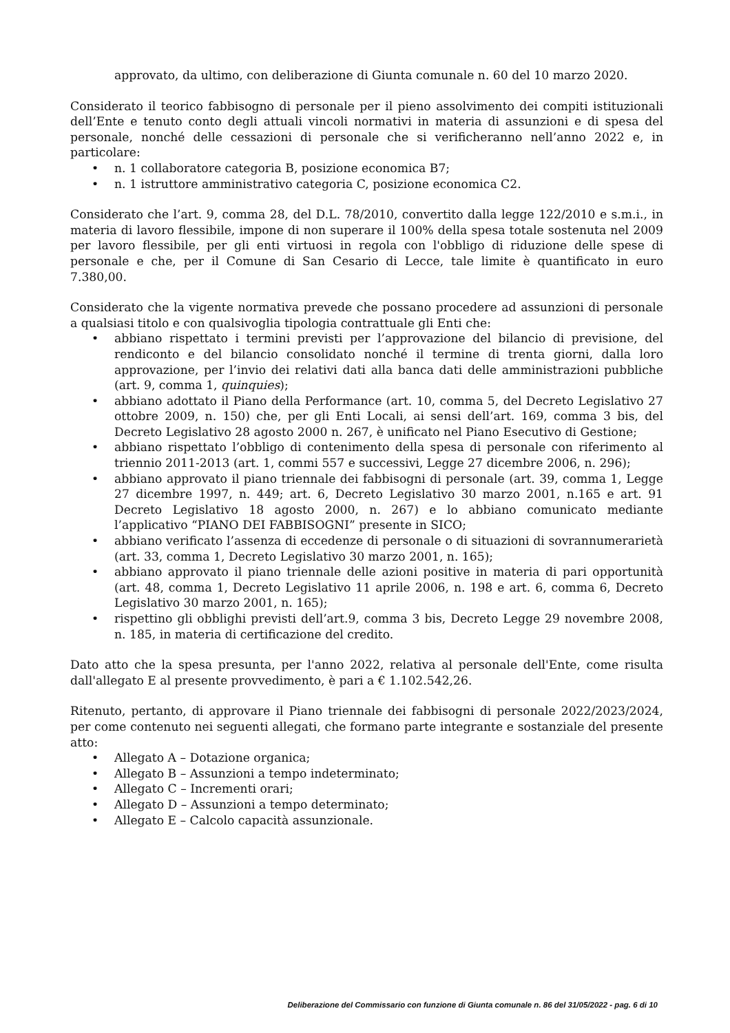approvato, da ultimo, con deliberazione di Giunta comunale n. 60 del 10 marzo 2020.
Considerato il teorico fabbisogno di personale per il pieno assolvimento dei compiti istituzionali dell’Ente e tenuto conto degli attuali vincoli normativi in materia di assunzioni e di spesa del personale, nonché delle cessazioni di personale che si verificheranno nell’anno 2022 e, in particolare:
• n. 1 collaboratore categoria B, posizione economica B7;
• n. 1 istruttore amministrativo categoria C, posizione economica C2.
Considerato che l’art. 9, comma 28, del D.L. 78/2010, convertito dalla legge 122/2010 e s.m.i., in materia di lavoro flessibile, impone di non superare il 100% della spesa totale sostenuta nel 2009 per lavoro flessibile, per gli enti virtuosi in regola con l'obbligo di riduzione delle spese di personale e che, per il Comune di San Cesario di Lecce, tale limite è quantificato in euro 7.380,00.
Considerato che la vigente normativa prevede che possano procedere ad assunzioni di personale a qualsiasi titolo e con qualsivoglia tipologia contrattuale gli Enti che:
• abbiano rispettato i termini previsti per l’approvazione del bilancio di previsione, del rendiconto e del bilancio consolidato nonché il termine di trenta giorni, dalla loro approvazione, per l’invio dei relativi dati alla banca dati delle amministrazioni pubbliche (art. 9, comma 1, quinquies);
• abbiano adottato il Piano della Performance (art. 10, comma 5, del Decreto Legislativo 27 ottobre 2009, n. 150) che, per gli Enti Locali, ai sensi dell’art. 169, comma 3 bis, del Decreto Legislativo 28 agosto 2000 n. 267, è unificato nel Piano Esecutivo di Gestione;
• abbiano rispettato l’obbligo di contenimento della spesa di personale con riferimento al triennio 2011-2013 (art. 1, commi 557 e successivi, Legge 27 dicembre 2006, n. 296);
• abbiano approvato il piano triennale dei fabbisogni di personale (art. 39, comma 1, Legge 27 dicembre 1997, n. 449; art. 6, Decreto Legislativo 30 marzo 2001, n.165 e art. 91 Decreto Legislativo 18 agosto 2000, n. 267) e lo abbiano comunicato mediante l’applicativo “PIANO DEI FABBISOGNI” presente in SICO;
• abbiano verificato l’assenza di eccedenze di personale o di situazioni di sovrannumerarietà (art. 33, comma 1, Decreto Legislativo 30 marzo 2001, n. 165);
• abbiano approvato il piano triennale delle azioni positive in materia di pari opportunità (art. 48, comma 1, Decreto Legislativo 11 aprile 2006, n. 198 e art. 6, comma 6, Decreto Legislativo 30 marzo 2001, n. 165);
• rispettino gli obblighi previsti dell’art.9, comma 3 bis, Decreto Legge 29 novembre 2008, n. 185, in materia di certificazione del credito.
Dato atto che la spesa presunta, per l'anno 2022, relativa al personale dell'Ente, come risulta dall'allegato E al presente provvedimento, è pari a € 1.102.542,26.
Ritenuto, pertanto, di approvare il Piano triennale dei fabbisogni di personale 2022/2023/2024, per come contenuto nei seguenti allegati, che formano parte integrante e sostanziale del presente atto:
• Allegato A – Dotazione organica;
• Allegato B – Assunzioni a tempo indeterminato;
• Allegato C – Incrementi orari;
• Allegato D – Assunzioni a tempo determinato;
• Allegato E – Calcolo capacità assunzionale.
Deliberazione del Commissario con funzione di Giunta comunale n. 86 del 31/05/2022 - pag. 6 di 10